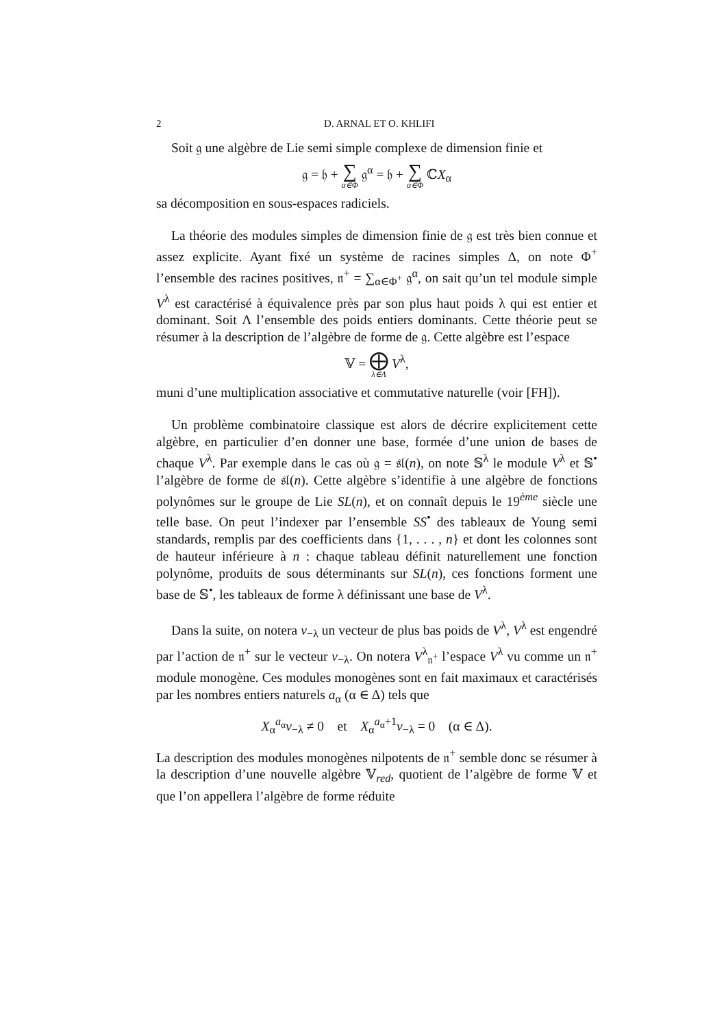2 D. ARNAL ET O. KHLIFI
Soit 𝔤 une algèbre de Lie semi simple complexe de dimension finie et
𝔤 = 𝔥 + ∑ α∈Φ 𝔤<sup>α</sup> = 𝔥 + ∑ α∈Φ ℂX<sub>α</sub>
sa décomposition en sous-espaces radiciels.
La théorie des modules simples de dimension finie de 𝔤 est très bien connue et assez explicite. Ayant fixé un système de racines simples Δ, on note Φ<sup>+</sup> l’ensemble des racines positives, 𝔫<sup>+</sup> = ∑<sub>α∈Φ<sup>+</sup></sub> 𝔤<sup>α</sup>, on sait qu’un tel module simple V<sup>λ</sup> est caractérisé à équivalence près par son plus haut poids λ qui est entier et dominant. Soit Λ l’ensemble des poids entiers dominants. Cette théorie peut se résumer à la description de l’algèbre de forme de 𝔤. Cette algèbre est l’espace
𝕍 = ⨁ λ∈Λ V<sup>λ</sup>,
muni d’une multiplication associative et commutative naturelle (voir [FH]).
Un problème combinatoire classique est alors de décrire explicitement cette algèbre, en particulier d’en donner une base, formée d’une union de bases de chaque V<sup>λ</sup>. Par exemple dans le cas où 𝔤 = 𝔰𝔩(n), on note 𝕊<sup>λ</sup> le module V<sup>λ</sup> et 𝕊<sup>•</sup> l’algèbre de forme de 𝔰𝔩(n). Cette algèbre s’identifie à une algèbre de fonctions polynômes sur le groupe de Lie SL(n), et on connaît depuis le 19<sup>ème</sup> siècle une telle base. On peut l’indexer par l’ensemble SS<sup>•</sup> des tableaux de Young semi standards, remplis par des coefficients dans {1, . . . , n} et dont les colonnes sont de hauteur inférieure à n : chaque tableau définit naturellement une fonction polynôme, produits de sous déterminants sur SL(n), ces fonctions forment une base de 𝕊<sup>•</sup>, les tableaux de forme λ définissant une base de V<sup>λ</sup>.
Dans la suite, on notera v<sub>−λ</sub> un vecteur de plus bas poids de V<sup>λ</sup>, V<sup>λ</sup> est engendré par l’action de 𝔫<sup>+</sup> sur le vecteur v<sub>−λ</sub>. On notera V<sup>λ</sup><sub>𝔫<sup>+</sup></sub> l’espace V<sup>λ</sup> vu comme un 𝔫<sup>+</sup> module monogène. Ces modules monogènes sont en fait maximaux et caractérisés par les nombres entiers naturels a<sub>α</sub> (α ∈ Δ) tels que
X<sub>α</sub><sup>a<sub>α</sub></sup>v<sub>−λ</sub> ≠ 0 et X<sub>α</sub><sup>a<sub>α</sub>+1</sup>v<sub>−λ</sub> = 0 (α ∈ Δ).
La description des modules monogènes nilpotents de 𝔫<sup>+</sup> semble donc se résumer à la description d’une nouvelle algèbre 𝕍<sub>red</sub>, quotient de l’algèbre de forme 𝕍 et que l’on appellera l’algèbre de forme réduite